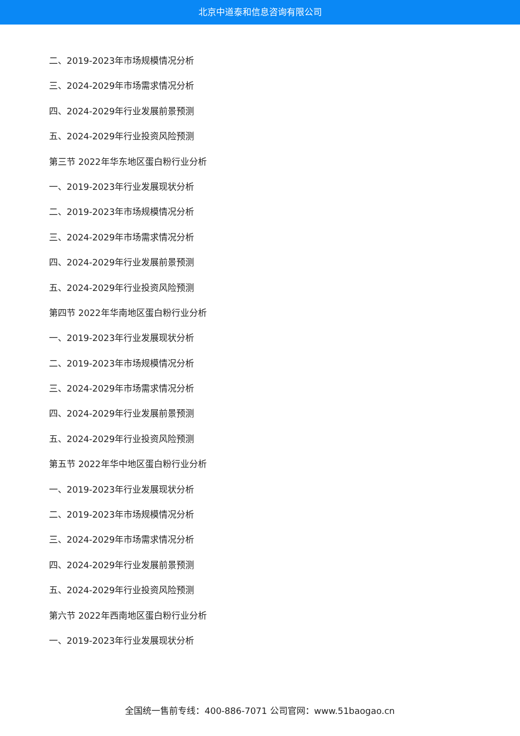北京中道泰和信息咨询有限公司
二、2019-2023年市场规模情况分析
三、2024-2029年市场需求情况分析
四、2024-2029年行业发展前景预测
五、2024-2029年行业投资风险预测
第三节 2022年华东地区蛋白粉行业分析
一、2019-2023年行业发展现状分析
二、2019-2023年市场规模情况分析
三、2024-2029年市场需求情况分析
四、2024-2029年行业发展前景预测
五、2024-2029年行业投资风险预测
第四节 2022年华南地区蛋白粉行业分析
一、2019-2023年行业发展现状分析
二、2019-2023年市场规模情况分析
三、2024-2029年市场需求情况分析
四、2024-2029年行业发展前景预测
五、2024-2029年行业投资风险预测
第五节 2022年华中地区蛋白粉行业分析
一、2019-2023年行业发展现状分析
二、2019-2023年市场规模情况分析
三、2024-2029年市场需求情况分析
四、2024-2029年行业发展前景预测
五、2024-2029年行业投资风险预测
第六节 2022年西南地区蛋白粉行业分析
一、2019-2023年行业发展现状分析
全国统一售前专线：400-886-7071 公司官网：www.51baogao.cn